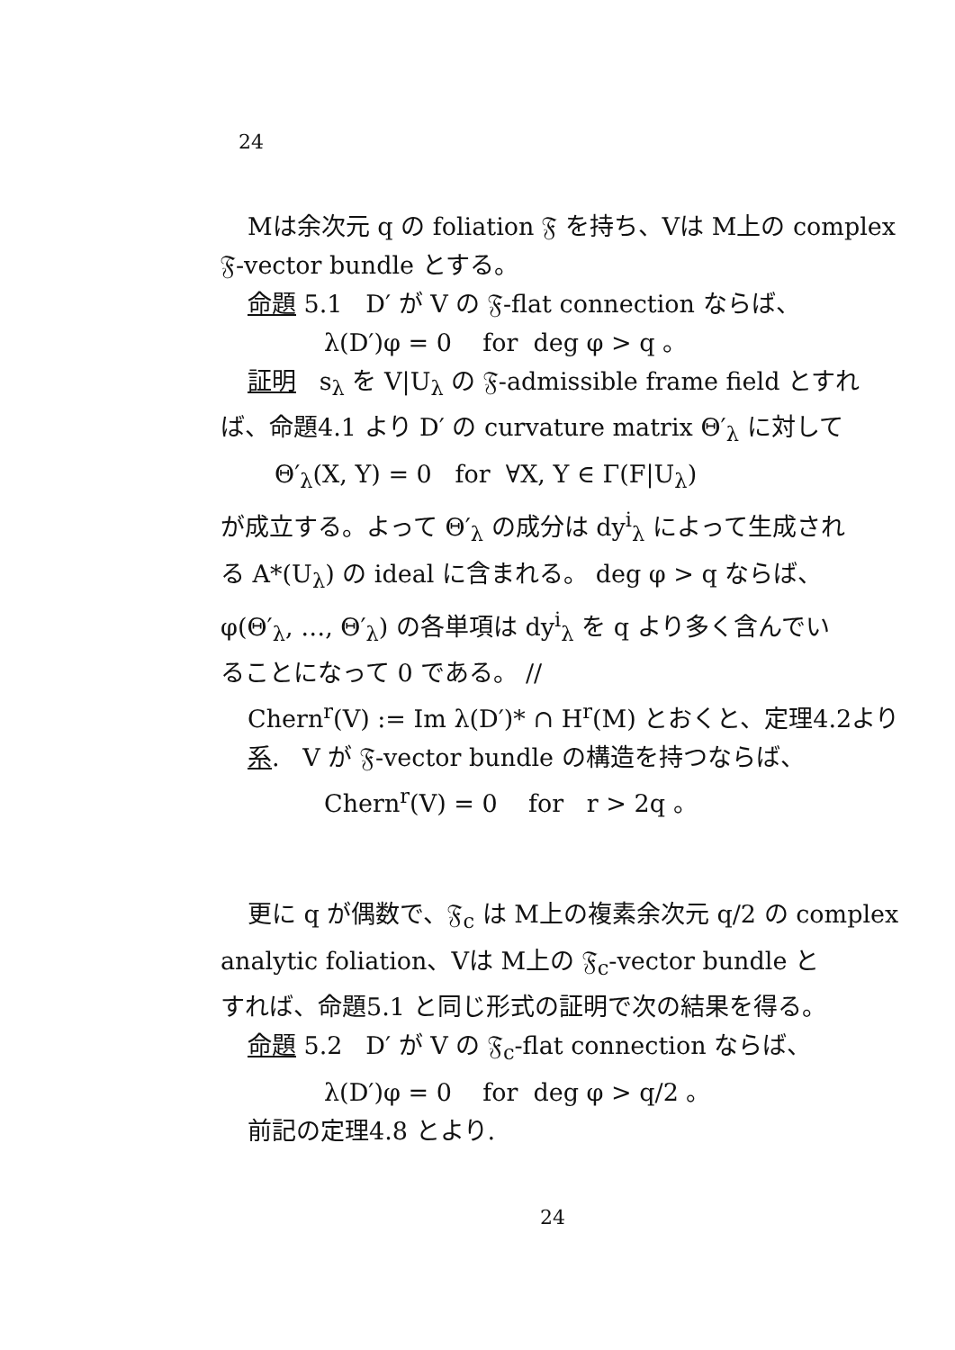24
Mは余次元 q の foliation 𝔉 を持ち、Vは M上の complex
𝔉-vector bundle とする。
命題 5.1 D′ が V の 𝔉-flat connection ならば、
λ(D′)φ = 0 for deg φ > q 。
証明 s<sub>λ</sub> を V|U<sub>λ</sub> の 𝔉-admissible frame field とすれ
ば、命題4.1 より D′ の curvature matrix Θ′<sub>λ</sub> に対して
Θ′<sub>λ</sub>(X, Y) = 0 for ∀X, Y ∈ Γ(F|U<sub>λ</sub>)
が成立する。よって Θ′<sub>λ</sub> の成分は dy<sup>i</sup><sub>λ</sub> によって生成され
る A*(U<sub>λ</sub>) の ideal に含まれる。 deg φ > q ならば、
φ(Θ′<sub>λ</sub>, …, Θ′<sub>λ</sub>) の各単項は dy<sup>i</sup><sub>λ</sub> を q より多く含んでい
ることになって 0 である。 //
Chern<sup>r</sup>(V) := Im λ(D′)* ∩ H<sup>r</sup>(M) とおくと、定理4.2より
系. V が 𝔉-vector bundle の構造を持つならば、
Chern<sup>r</sup>(V) = 0 for r > 2q 。
更に q が偶数で、𝔉<sub>c</sub> は M上の複素余次元 q/2 の complex
analytic foliation、Vは M上の 𝔉<sub>c</sub>-vector bundle と
すれば、命題5.1 と同じ形式の証明で次の結果を得る。
命題 5.2 D′ が V の 𝔉<sub>c</sub>-flat connection ならば、
λ(D′)φ = 0 for deg φ > q/2 。
前記の定理4.8 とより.
24